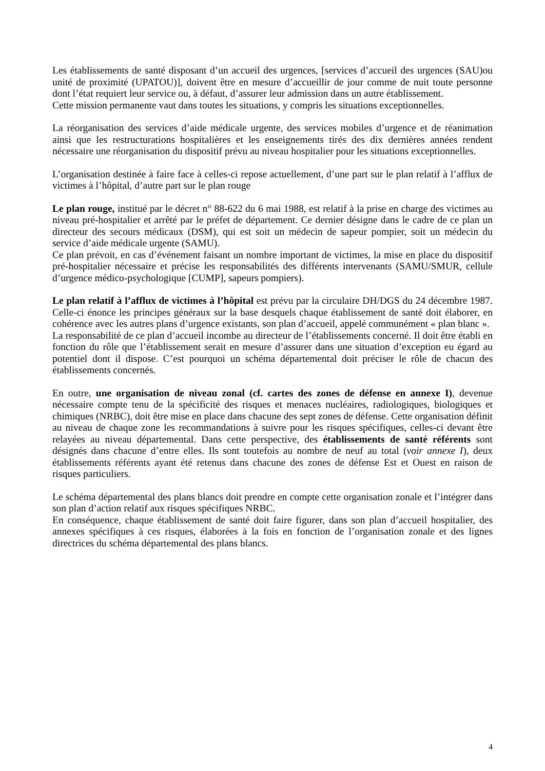Les établissements de santé disposant d’un accueil des urgences, [services d’accueil des urgences (SAU)ou unité de proximité (UPATOU)], doivent être en mesure d’accueillir de jour comme de nuit toute personne dont l’état requiert leur service ou, à défaut, d’assurer leur admission dans un autre établissement.
Cette mission permanente vaut dans toutes les situations, y compris les situations exceptionnelles.
La réorganisation des services d’aide médicale urgente, des services mobiles d’urgence et de réanimation ainsi que les restructurations hospitalières et les enseignements tirés des dix dernières années rendent nécessaire une réorganisation du dispositif prévu au niveau hospitalier pour les situations exceptionnelles.
L’organisation destinée à faire face à celles-ci repose actuellement, d’une part sur le plan relatif à l’afflux de victimes à l’hôpital, d’autre part sur le plan rouge
Le plan rouge, institué par le décret n° 88-622 du 6 mai 1988, est relatif à la prise en charge des victimes au niveau pré-hospitalier et arrêté par le préfet de département. Ce dernier désigne dans le cadre de ce plan un directeur des secours médicaux (DSM), qui est soit un médecin de sapeur pompier, soit un médecin du service d’aide médicale urgente (SAMU).
Ce plan prévoit, en cas d’événement faisant un nombre important de victimes, la mise en place du dispositif pré-hospitalier nécessaire et précise les responsabilités des différents intervenants (SAMU/SMUR, cellule d’urgence médico-psychologique [CUMP], sapeurs pompiers).
Le plan relatif à l’afflux de victimes à l’hôpital est prévu par la circulaire DH/DGS du 24 décembre 1987. Celle-ci énonce les principes généraux sur la base desquels chaque établissement de santé doit élaborer, en cohérence avec les autres plans d’urgence existants, son plan d’accueil, appelé communément « plan blanc ».
La responsabilité de ce plan d’accueil incombe au directeur de l’établissements concerné. Il doit être établi en fonction du rôle que l’établissement serait en mesure d’assurer dans une situation d’exception eu égard au potentiel dont il dispose. C’est pourquoi un schéma départemental doit préciser le rôle de chacun des établissements concernés.
En outre, une organisation de niveau zonal (cf. cartes des zones de défense en annexe I), devenue nécessaire compte tenu de la spécificité des risques et menaces nucléaires, radiologiques, biologiques et chimiques (NRBC), doit être mise en place dans chacune des sept zones de défense. Cette organisation définit au niveau de chaque zone les recommandations à suivre pour les risques spécifiques, celles-ci devant être relayées au niveau départemental. Dans cette perspective, des établissements de santé référents sont désignés dans chacune d’entre elles. Ils sont toutefois au nombre de neuf au total (voir annexe I), deux établissements référents ayant été retenus dans chacune des zones de défense Est et Ouest en raison de risques particuliers.
Le schéma départemental des plans blancs doit prendre en compte cette organisation zonale et l’intégrer dans son plan d’action relatif aux risques spécifiques NRBC.
En conséquence, chaque établissement de santé doit faire figurer, dans son plan d’accueil hospitalier, des annexes spécifiques à ces risques, élaborées à la fois en fonction de l’organisation zonale et des lignes directrices du schéma départemental des plans blancs.
4